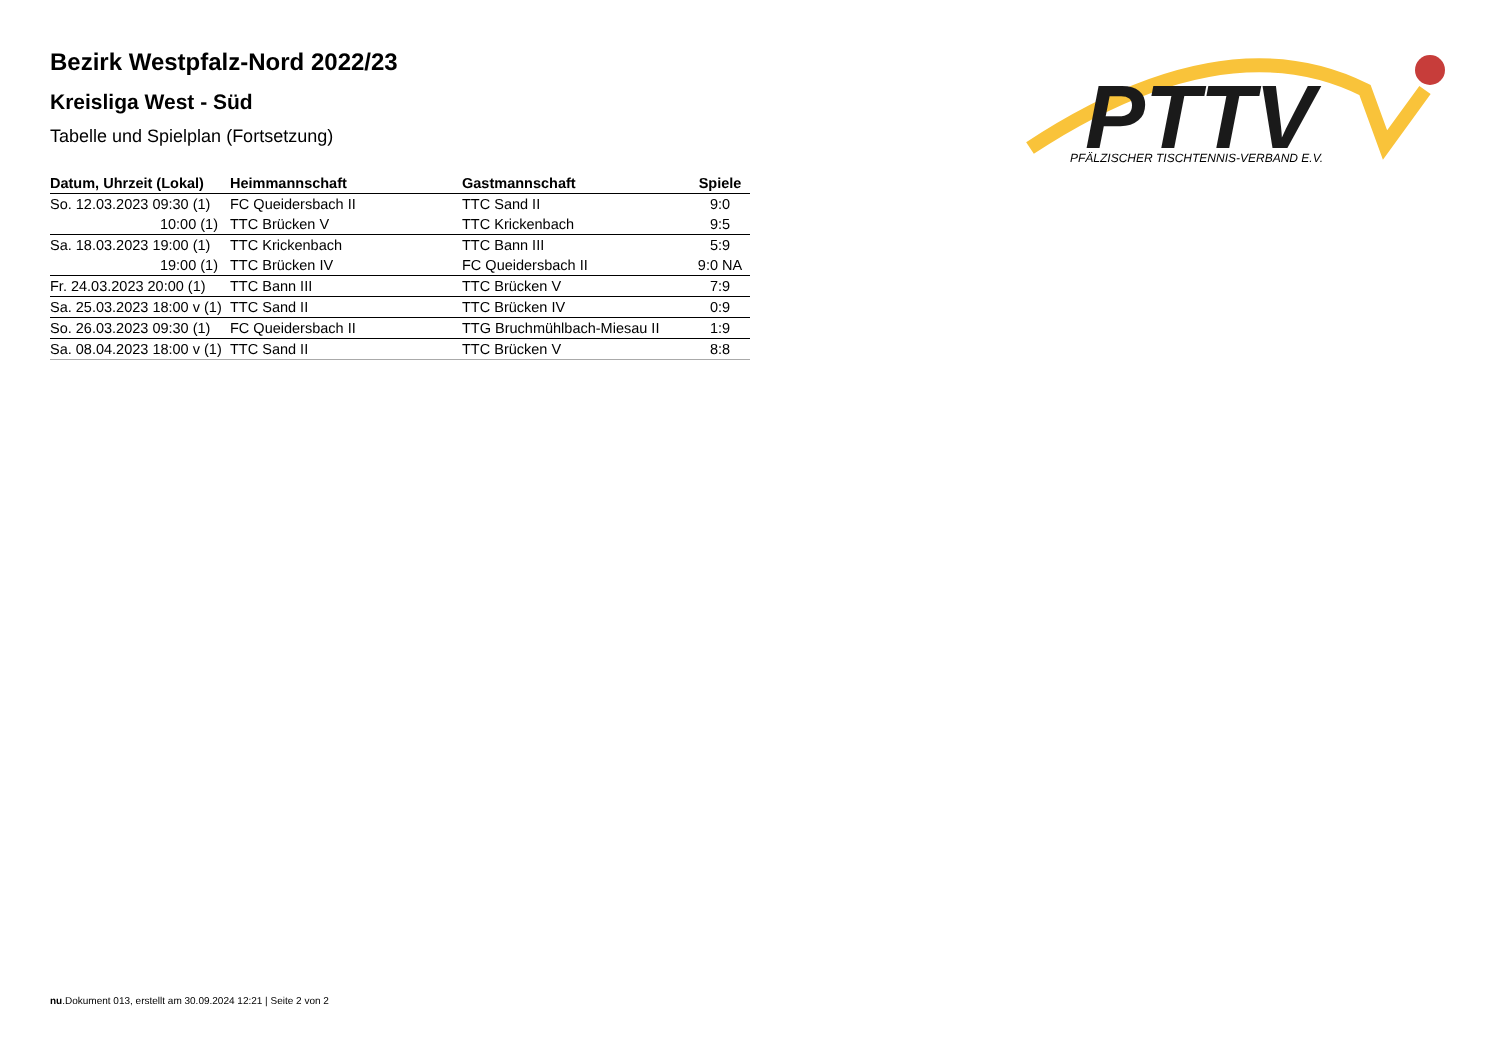PTTV
PFÄLZISCHER TISCHTENNIS-VERBAND E.V.
Bezirk Westpfalz-Nord 2022/23
Kreisliga West - Süd
Tabelle und Spielplan (Fortsetzung)
| Datum, Uhrzeit (Lokal) | Heimmannschaft | Gastmannschaft | Spiele |
| --- | --- | --- | --- |
| So. 12.03.2023 09:30 (1) | FC Queidersbach II | TTC Sand II | 9:0 |
| 10:00 (1) | TTC Brücken V | TTC Krickenbach | 9:5 |
| Sa. 18.03.2023 19:00 (1) | TTC Krickenbach | TTC Bann III | 5:9 |
| 19:00 (1) | TTC Brücken IV | FC Queidersbach II | 9:0 NA |
| Fr. 24.03.2023 20:00 (1) | TTC Bann III | TTC Brücken V | 7:9 |
| Sa. 25.03.2023 18:00 v (1) | TTC Sand II | TTC Brücken IV | 0:9 |
| So. 26.03.2023 09:30 (1) | FC Queidersbach II | TTG Bruchmühlbach-Miesau II | 1:9 |
| Sa. 08.04.2023 18:00 v (1) | TTC Sand II | TTC Brücken V | 8:8 |
nu.Dokument 013, erstellt am 30.09.2024 12:21 | Seite 2 von 2